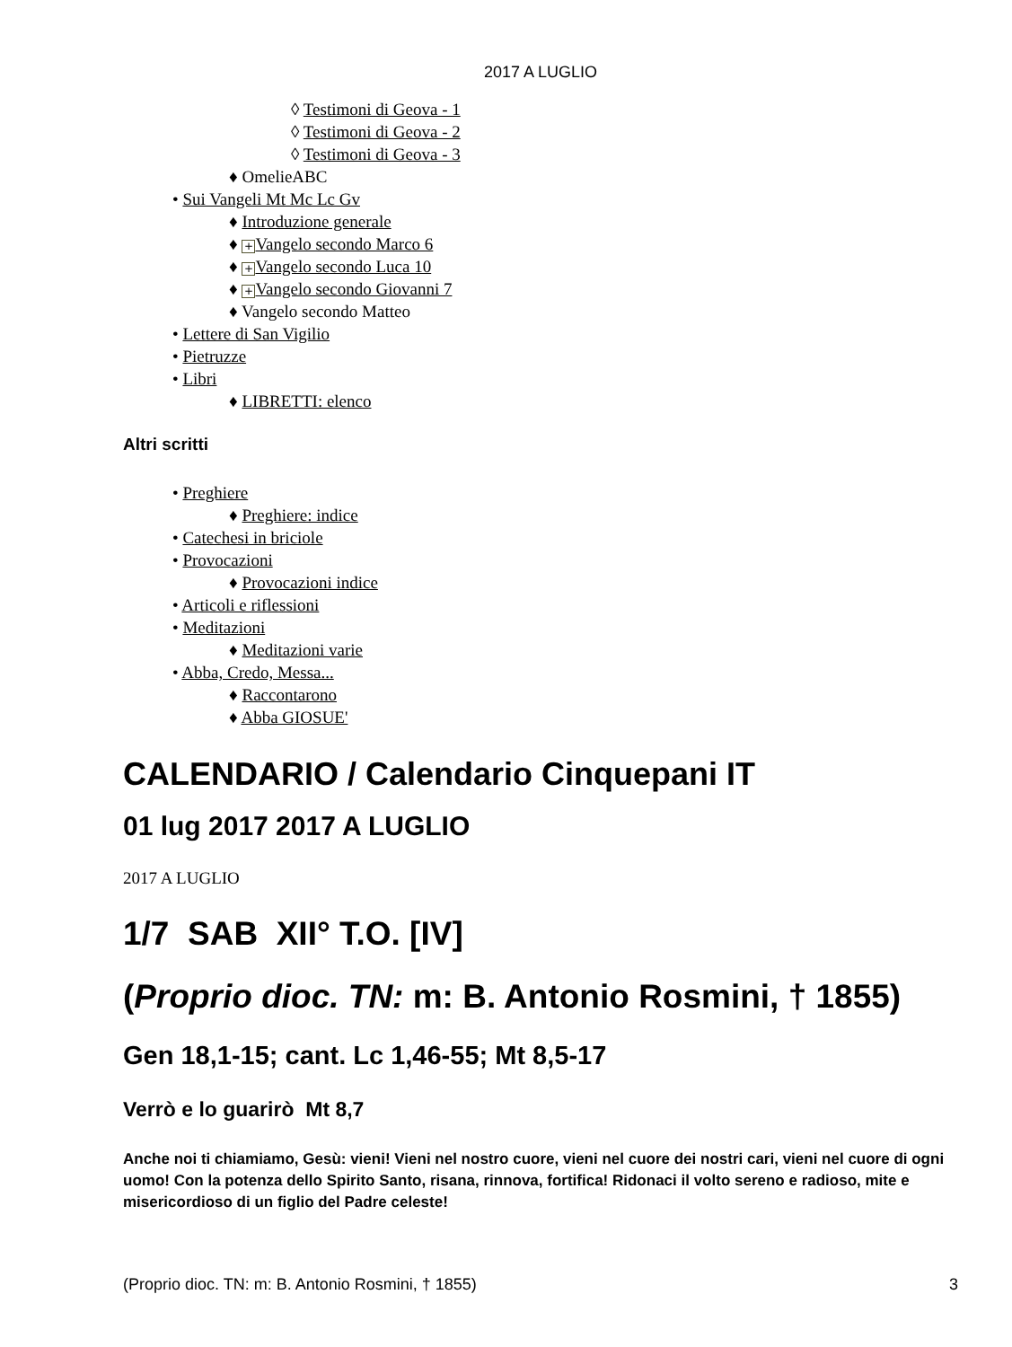2017 A LUGLIO
◊ Testimoni di Geova - 1
◊ Testimoni di Geova - 2
◊ Testimoni di Geova - 3
♦ OmelieABC
• Sui Vangeli Mt Mc Lc Gv
♦ Introduzione generale
♦ + Vangelo secondo Marco 6
♦ + Vangelo secondo Luca 10
♦ + Vangelo secondo Giovanni 7
♦ Vangelo secondo Matteo
• Lettere di San Vigilio
• Pietruzze
• Libri
♦ LIBRETTI: elenco
Altri scritti
• Preghiere
♦ Preghiere: indice
• Catechesi in briciole
• Provocazioni
♦ Provocazioni indice
• Articoli e riflessioni
• Meditazioni
♦ Meditazioni varie
• Abba, Credo, Messa...
♦ Raccontarono
♦ Abba GIOSUE'
CALENDARIO / Calendario Cinquepani IT
01 lug 2017 2017 A LUGLIO
2017 A LUGLIO
1/7 SAB XII° T.O. [IV]
(Proprio dioc. TN: m: B. Antonio Rosmini, † 1855)
Gen 18,1-15; cant. Lc 1,46-55; Mt 8,5-17
Verrò e lo guarirò Mt 8,7
Anche noi ti chiamiamo, Gesù: vieni! Vieni nel nostro cuore, vieni nel cuore dei nostri cari, vieni nel cuore di ogni uomo! Con la potenza dello Spirito Santo, risana, rinnova, fortifica! Ridonaci il volto sereno e radioso, mite e misericordioso di un figlio del Padre celeste!
(Proprio dioc. TN: m: B. Antonio Rosmini, † 1855) 3